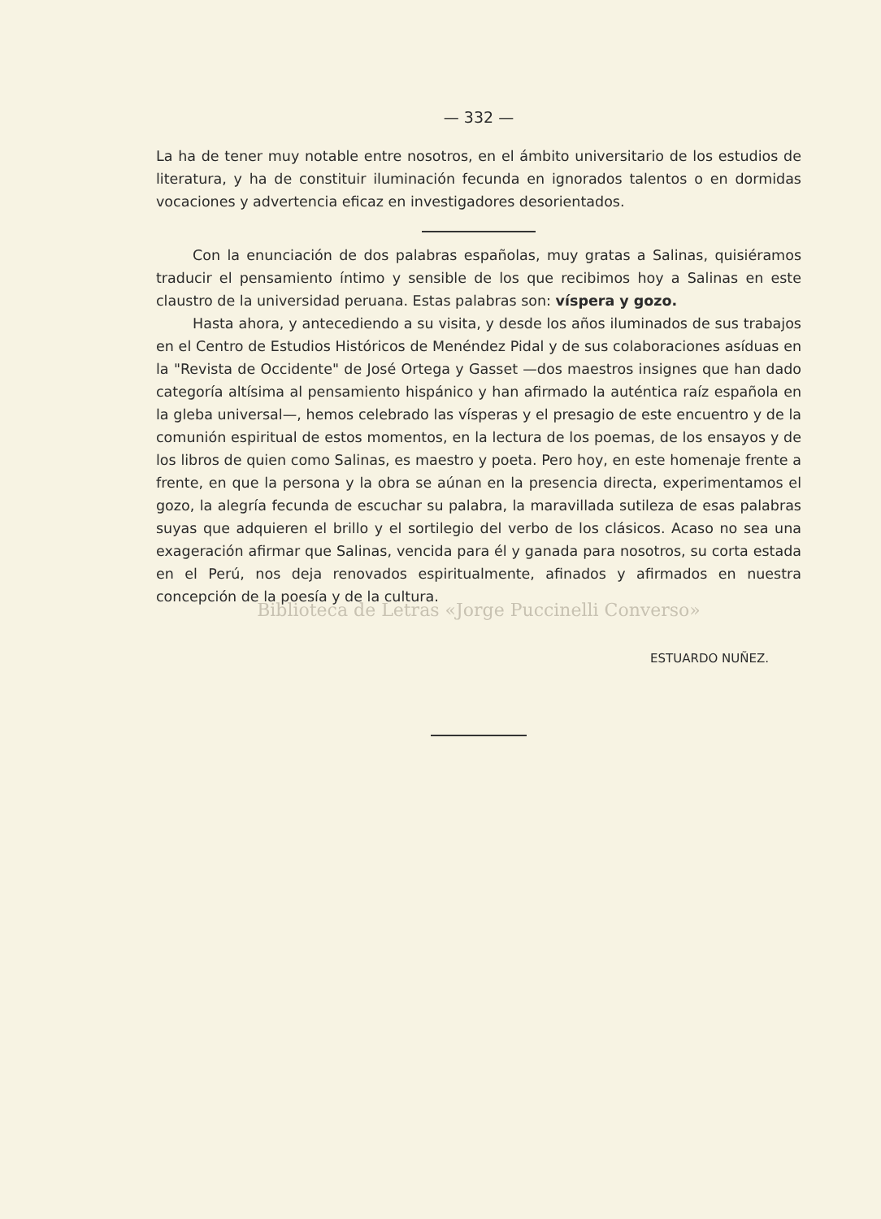— 332 —
La ha de tener muy notable entre nosotros, en el ámbito universitario de los estudios de literatura, y ha de constituir iluminación fecunda en ignorados talentos o en dormidas vocaciones y advertencia eficaz en investigadores desorientados.
Con la enunciación de dos palabras españolas, muy gratas a Salinas, quisiéramos traducir el pensamiento íntimo y sensible de los que recibimos hoy a Salinas en este claustro de la universidad peruana. Estas palabras son: víspera y gozo.
Hasta ahora, y antecediendo a su visita, y desde los años iluminados de sus trabajos en el Centro de Estudios Históricos de Menéndez Pidal y de sus colaboraciones asíduas en la "Revista de Occidente" de José Ortega y Gasset —dos maestros insignes que han dado categoría altísima al pensamiento hispánico y han afirmado la auténtica raíz española en la gleba universal—, hemos celebrado las vísperas y el presagio de este encuentro y de la comunión espiritual de estos momentos, en la lectura de los poemas, de los ensayos y de los libros de quien como Salinas, es maestro y poeta. Pero hoy, en este homenaje frente a frente, en que la persona y la obra se aúnan en la presencia directa, experimentamos el gozo, la alegría fecunda de escuchar su palabra, la maravillada sutileza de esas palabras suyas que adquieren el brillo y el sortilegio del verbo de los clásicos. Acaso no sea una exageración afirmar que Salinas, vencida para él y ganada para nosotros, su corta estada en el Perú, nos deja renovados espiritualmente, afinados y afirmados en nuestra concepción de la poesía y de la cultura.
Biblioteca de Letras «Jorge Puccinelli Converso»
ESTUARDO NUÑEZ.